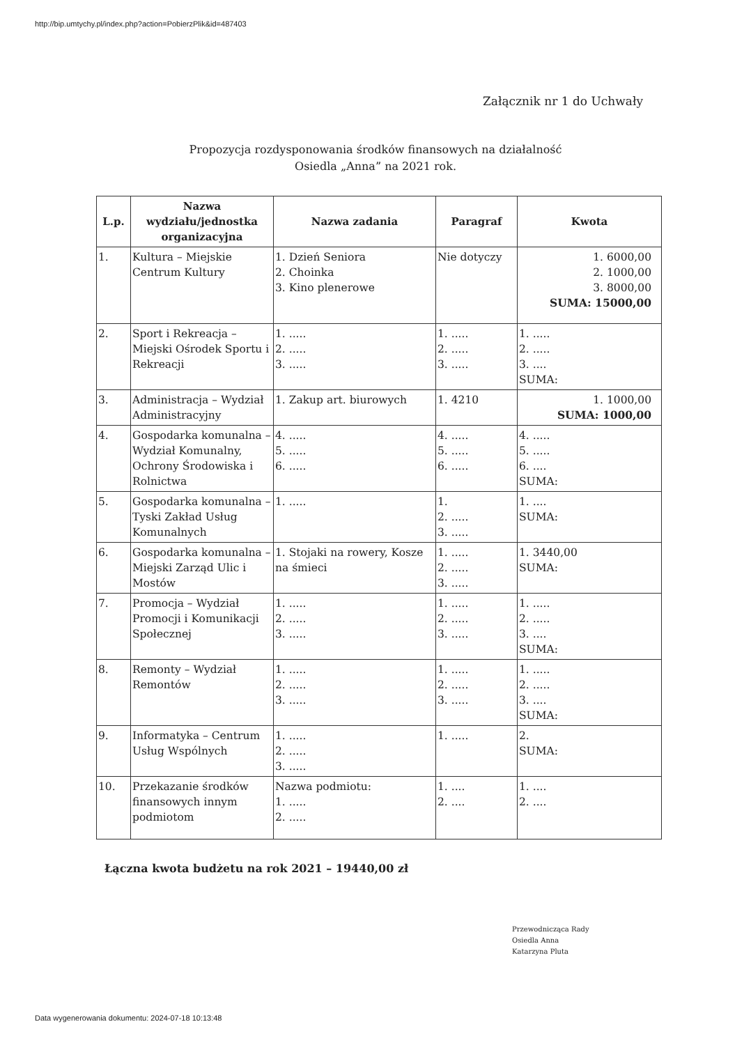http://bip.umtychy.pl/index.php?action=PobierzPlik&id=487403
Załącznik nr 1 do Uchwały
Propozycja rozdysponowania środków finansowych na działalność
Osiedla „Anna” na 2021 rok.
| L.p. | Nazwa wydziału/jednostka organizacyjna | Nazwa zadania | Paragraf | Kwota |
| --- | --- | --- | --- | --- |
| 1. | Kultura – Miejskie Centrum Kultury | 1. Dzień Seniora 2. Choinka 3. Kino plenerowe | Nie dotyczy | 1. 6000,00 2. 1000,00 3. 8000,00 SUMA: 15000,00 |
| 2. | Sport i Rekreacja – Miejski Ośrodek Sportu i Rekreacji | 1. ..... 2. ..... 3. ..... | 1. ..... 2. ..... 3. ..... | 1. ..... 2. ..... 3. .... SUMA: |
| 3. | Administracja – Wydział Administracyjny | 1. Zakup art. biurowych | 1. 4210 | 1. 1000,00 SUMA: 1000,00 |
| 4. | Gospodarka komunalna – Wydział Komunalny, Ochrony Środowiska i Rolnictwa | 4. ..... 5. ..... 6. ..... | 4. ..... 5. ..... 6. ..... | 4. ..... 5. ..... 6. .... SUMA: |
| 5. | Gospodarka komunalna – Tyski Zakład Usług Komunalnych | 1. ..... | 1. 2. ..... 3. ..... | 1. .... SUMA: |
| 6. | Gospodarka komunalna – Miejski Zarząd Ulic i Mostów | 1. Stojaki na rowery, Kosze na śmieci | 1. ..... 2. ..... 3. ..... | 1. 3440,00 SUMA: |
| 7. | Promocja – Wydział Promocji i Komunikacji Społecznej | 1. ..... 2. ..... 3. ..... | 1. ..... 2. ..... 3. ..... | 1. ..... 2. ..... 3. .... SUMA: |
| 8. | Remonty – Wydział Remontów | 1. ..... 2. ..... 3. ..... | 1. ..... 2. ..... 3. ..... | 1. ..... 2. ..... 3. .... SUMA: |
| 9. | Informatyka – Centrum Usług Wspólnych | 1. ..... 2. ..... 3. ..... | 1. ..... | 2. SUMA: |
| 10. | Przekazanie środków finansowych innym podmiotom | Nazwa podmiotu: 1. ..... 2. ..... | 1. .... 2. .... | 1. .... 2. .... |
Łączna kwota budżetu na rok 2021 – 19440,00 zł
Przewodnicząca Rady
Osiedla Anna
Katarzyna Pluta
Data wygenerowania dokumentu: 2024-07-18 10:13:48